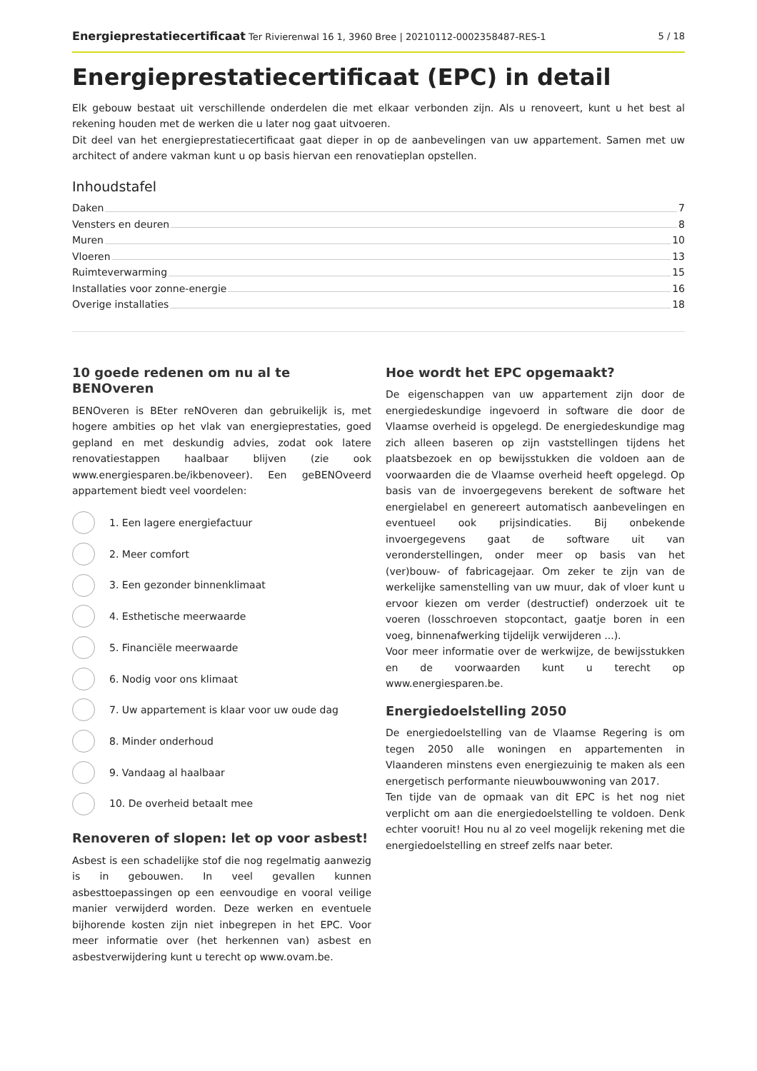Energieprestatiecertificaat Ter Rivierenwal 16 1, 3960 Bree | 20210112-0002358487-RES-1
5 / 18
Energieprestatiecertificaat (EPC) in detail
Elk gebouw bestaat uit verschillende onderdelen die met elkaar verbonden zijn. Als u renoveert, kunt u het best al rekening houden met de werken die u later nog gaat uitvoeren.
Dit deel van het energieprestatiecertificaat gaat dieper in op de aanbevelingen van uw appartement. Samen met uw architect of andere vakman kunt u op basis hiervan een renovatieplan opstellen.
Inhoudstafel
Daken 7
Vensters en deuren 8
Muren 10
Vloeren 13
Ruimteverwarming 15
Installaties voor zonne-energie 16
Overige installaties 18
10 goede redenen om nu al te BENOveren
BENOveren is BEter reNOveren dan gebruikelijk is, met hogere ambities op het vlak van energieprestaties, goed gepland en met deskundig advies, zodat ook latere renovatiestappen haalbaar blijven (zie ook www.energiesparen.be/ikbenoveer). Een geBENOveerd appartement biedt veel voordelen:
1. Een lagere energiefactuur
2. Meer comfort
3. Een gezonder binnenklimaat
4. Esthetische meerwaarde
5. Financiële meerwaarde
6. Nodig voor ons klimaat
7. Uw appartement is klaar voor uw oude dag
8. Minder onderhoud
9. Vandaag al haalbaar
10. De overheid betaalt mee
Renoveren of slopen: let op voor asbest!
Asbest is een schadelijke stof die nog regelmatig aanwezig is in gebouwen. In veel gevallen kunnen asbesttoepassingen op een eenvoudige en vooral veilige manier verwijderd worden. Deze werken en eventuele bijhorende kosten zijn niet inbegrepen in het EPC. Voor meer informatie over (het herkennen van) asbest en asbestverwijdering kunt u terecht op www.ovam.be.
Hoe wordt het EPC opgemaakt?
De eigenschappen van uw appartement zijn door de energiedeskundige ingevoerd in software die door de Vlaamse overheid is opgelegd. De energiedeskundige mag zich alleen baseren op zijn vaststellingen tijdens het plaatsbezoek en op bewijsstukken die voldoen aan de voorwaarden die de Vlaamse overheid heeft opgelegd. Op basis van de invoergegevens berekent de software het energielabel en genereert automatisch aanbevelingen en eventueel ook prijsindicaties. Bij onbekende invoergegevens gaat de software uit van veronderstellingen, onder meer op basis van het (ver)bouw- of fabricagejaar. Om zeker te zijn van de werkelijke samenstelling van uw muur, dak of vloer kunt u ervoor kiezen om verder (destructief) onderzoek uit te voeren (losschroeven stopcontact, gaatje boren in een voeg, binnenafwerking tijdelijk verwijderen ...).
Voor meer informatie over de werkwijze, de bewijsstukken en de voorwaarden kunt u terecht op www.energiesparen.be.
Energiedoelstelling 2050
De energiedoelstelling van de Vlaamse Regering is om tegen 2050 alle woningen en appartementen in Vlaanderen minstens even energiezuinig te maken als een energetisch performante nieuwbouwwoning van 2017.
Ten tijde van de opmaak van dit EPC is het nog niet verplicht om aan die energiedoelstelling te voldoen. Denk echter vooruit! Hou nu al zo veel mogelijk rekening met die energiedoelstelling en streef zelfs naar beter.